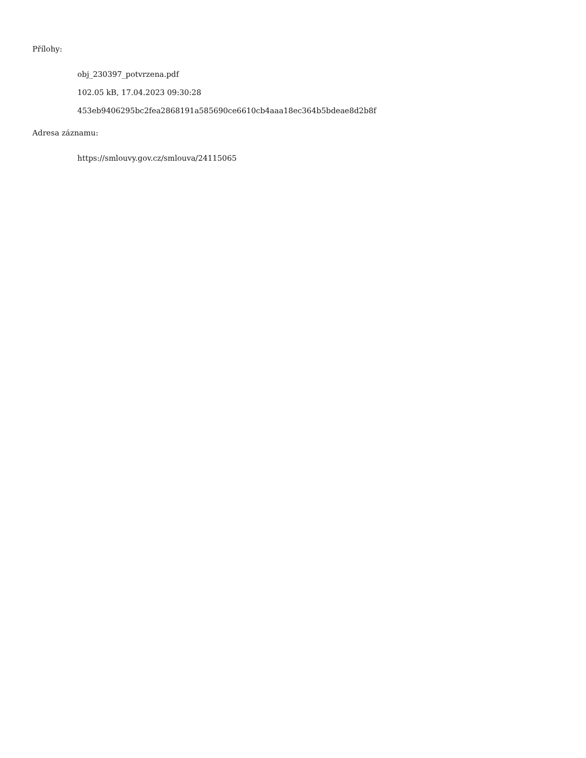Přílohy:
obj_230397_potvrzena.pdf
102.05 kB, 17.04.2023 09:30:28
453eb9406295bc2fea2868191a585690ce6610cb4aaa18ec364b5bdeae8d2b8f
Adresa záznamu:
https://smlouvy.gov.cz/smlouva/24115065